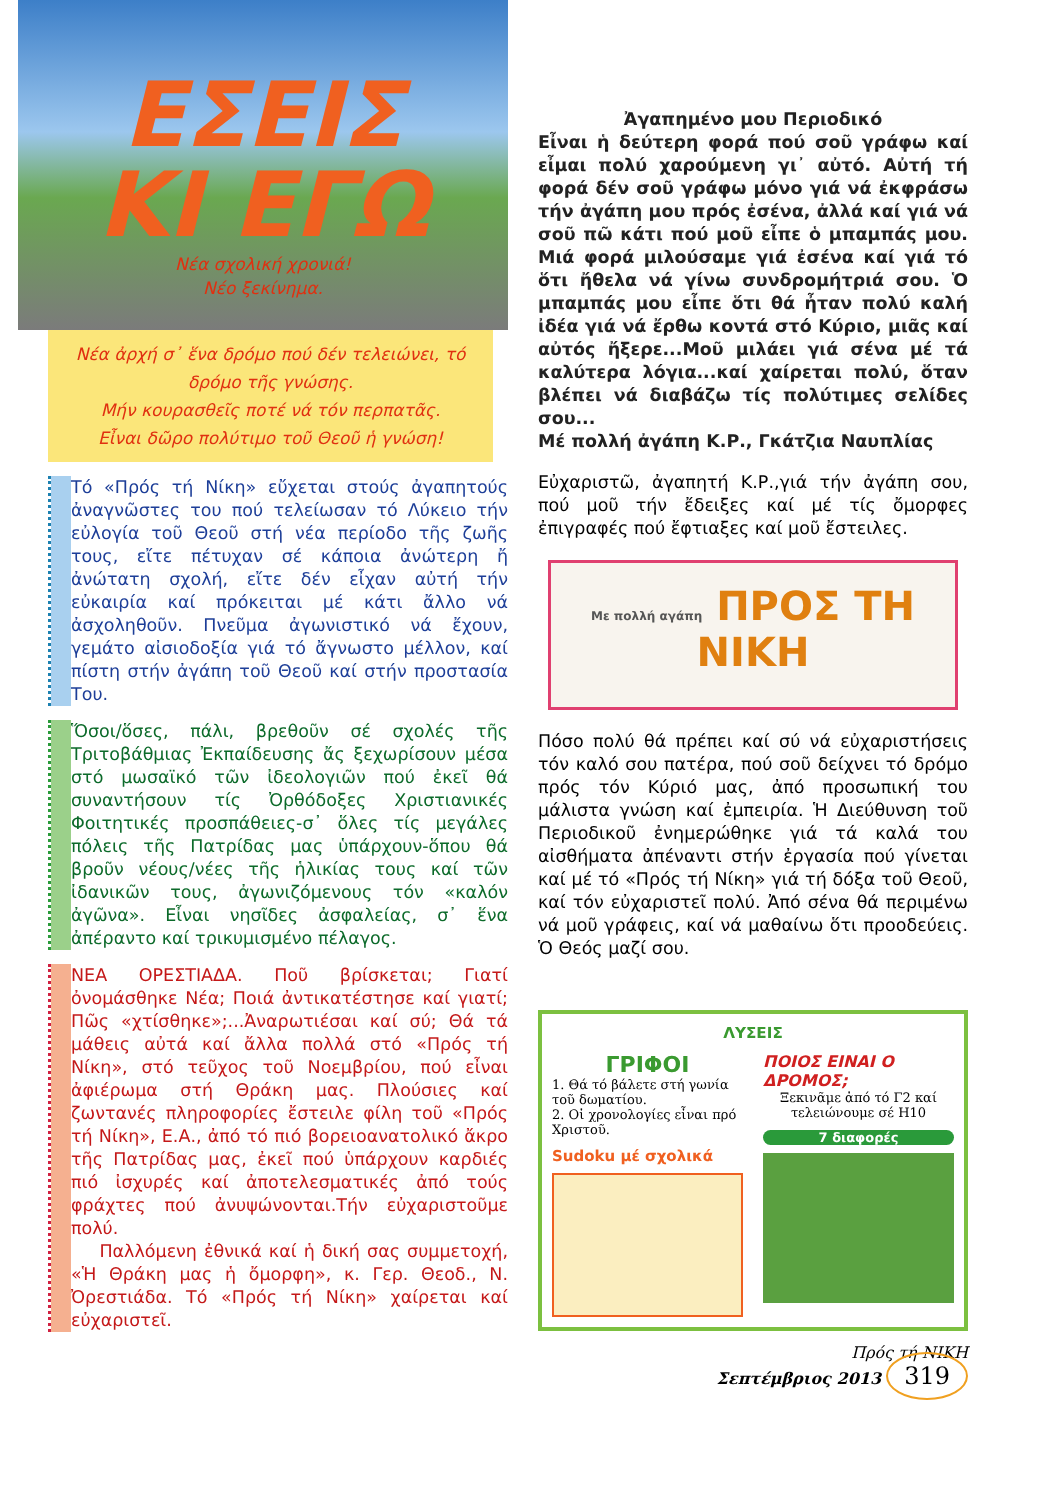ΕΣΕΙΣ
ΚΙ ΕΓΩ
Νέα σχολική χρονιά!
Νέο ξεκίνημα.
Νέα ἀρχή σ᾿ ἕνα δρόμο πού δέν τελειώνει, τό δρόμο τῆς γνώσης.
Μήν κουρασθεῖς ποτέ νά τόν περπατᾶς.
Εἶναι δῶρο πολύτιμο τοῦ Θεοῦ ἡ γνώση!
Τό «Πρός τή Νίκη» εὔχεται στούς ἀγαπητούς ἀναγνῶστες του πού τελείωσαν τό Λύκειο τήν εὐλογία τοῦ Θεοῦ στή νέα περίοδο τῆς ζωῆς τους, εἴτε πέτυχαν σέ κάποια ἀνώτερη ἤ ἀνώτατη σχολή, εἴτε δέν εἶχαν αὐτή τήν εὐκαιρία καί πρόκειται μέ κάτι ἄλλο νά ἀσχοληθοῦν. Πνεῦμα ἀγωνιστικό νά ἔχουν, γεμάτο αἰσιοδοξία γιά τό ἄγνωστο μέλλον, καί πίστη στήν ἀγάπη τοῦ Θεοῦ καί στήν προστασία Του.
Ὅσοι/ὅσες, πάλι, βρεθοῦν σέ σχολές τῆς Τριτοβάθμιας Ἐκπαίδευσης ἄς ξεχωρίσουν μέσα στό μωσαϊκό τῶν ἰδεολογιῶν πού ἐκεῖ θά συναντήσουν τίς Ὀρθόδοξες Χριστιανικές Φοιτητικές προσπάθειες-σ᾿ ὅλες τίς μεγάλες πόλεις τῆς Πατρίδας μας ὑπάρχουν-ὅπου θά βροῦν νέους/νέες τῆς ἡλικίας τους καί τῶν ἰδανικῶν τους, ἀγωνιζόμενους τόν «καλόν ἀγῶνα». Εἶναι νησῖδες ἀσφαλείας, σ᾿ ἕνα ἀπέραντο καί τρικυμισμένο πέλαγος.
ΝΕΑ ΟΡΕΣΤΙΑΔΑ. Ποῦ βρίσκεται; Γιατί ὀνομάσθηκε Νέα; Ποιά ἀντικατέστησε καί γιατί; Πῶς «χτίσθηκε»;...Ἀναρωτιέσαι καί σύ; Θά τά μάθεις αὐτά καί ἄλλα πολλά στό «Πρός τή Νίκη», στό τεῦχος τοῦ Νοεμβρίου, πού εἶναι ἀφιέρωμα στή Θράκη μας. Πλούσιες καί ζωντανές πληροφορίες ἔστειλε φίλη τοῦ «Πρός τή Νίκη», Ε.Α., ἀπό τό πιό βορειοανατολικό ἄκρο τῆς Πατρίδας μας, ἐκεῖ πού ὑπάρχουν καρδιές πιό ἰσχυρές καί ἀποτελεσματικές ἀπό τούς φράχτες πού ἀνυψώνονται.Τήν εὐχαριστοῦμε πολύ.
Παλλόμενη ἐθνικά καί ἡ δική σας συμμετοχή, «Ἡ Θράκη μας ἡ ὄμορφη», κ. Γερ. Θεοδ., Ν. Ὀρεστιάδα. Τό «Πρός τή Νίκη» χαίρεται καί εὐχαριστεῖ.
Ἀγαπημένο μου Περιοδικό
Εἶναι ἡ δεύτερη φορά πού σοῦ γράφω καί εἶμαι πολύ χαρούμενη γι᾿ αὐτό. Αὐτή τή φορά δέν σοῦ γράφω μόνο γιά νά ἐκφράσω τήν ἀγάπη μου πρός ἐσένα, ἀλλά καί γιά νά σοῦ πῶ κάτι πού μοῦ εἶπε ὁ μπαμπάς μου. Μιά φορά μιλούσαμε γιά ἐσένα καί γιά τό ὅτι ἤθελα νά γίνω συνδρομήτριά σου. Ὁ μπαμπάς μου εἶπε ὅτι θά ἦταν πολύ καλή ἰδέα γιά νά ἔρθω κοντά στό Κύριο, μιᾶς καί αὐτός ἤξερε...Μοῦ μιλάει γιά σένα μέ τά καλύτερα λόγια...καί χαίρεται πολύ, ὅταν βλέπει νά διαβάζω τίς πολύτιμες σελίδες σου...
Μέ πολλή ἀγάπη Κ.Ρ., Γκάτζια Ναυπλίας
Εὐχαριστῶ, ἀγαπητή Κ.Ρ.,γιά τήν ἀγάπη σου, πού μοῦ τήν ἔδειξες καί μέ τίς ὄμορφες ἐπιγραφές πού ἔφτιαξες καί μοῦ ἔστειλες.
Με πολλή αγάπη ΠΡΟΣ ΤΗ
ΝΙΚΗ
Πόσο πολύ θά πρέπει καί σύ νά εὐχαριστήσεις τόν καλό σου πατέρα, πού σοῦ δείχνει τό δρόμο πρός τόν Κύριό μας, ἀπό προσωπική του μάλιστα γνώση καί ἐμπειρία. Ἡ Διεύθυνση τοῦ Περιοδικοῦ ἐνημερώθηκε γιά τά καλά του αἰσθήματα ἀπέναντι στήν ἐργασία πού γίνεται καί μέ τό «Πρός τή Νίκη» γιά τή δόξα τοῦ Θεοῦ, καί τόν εὐχαριστεῖ πολύ. Ἀπό σένα θά περιμένω νά μοῦ γράφεις, καί νά μαθαίνω ὅτι προοδεύεις. Ὁ Θεός μαζί σου.
ΛΥΣΕΙΣ
ΓΡΙΦΟΙ
1. Θά τό βάλετε στή γωνία τοῦ δωματίου.
2. Οἱ χρονολογίες εἶναι πρό Χριστοῦ.
Sudoku μέ σχολικά
ΠΟΙΟΣ ΕΙΝΑΙ Ο ΔΡΟΜΟΣ;
Ξεκινᾶμε ἀπό τό Γ2 καί τελειώνουμε σέ Η10
7 διαφορές
Πρός τή ΝΙΚΗ
Σεπτέμβριος 2013 319